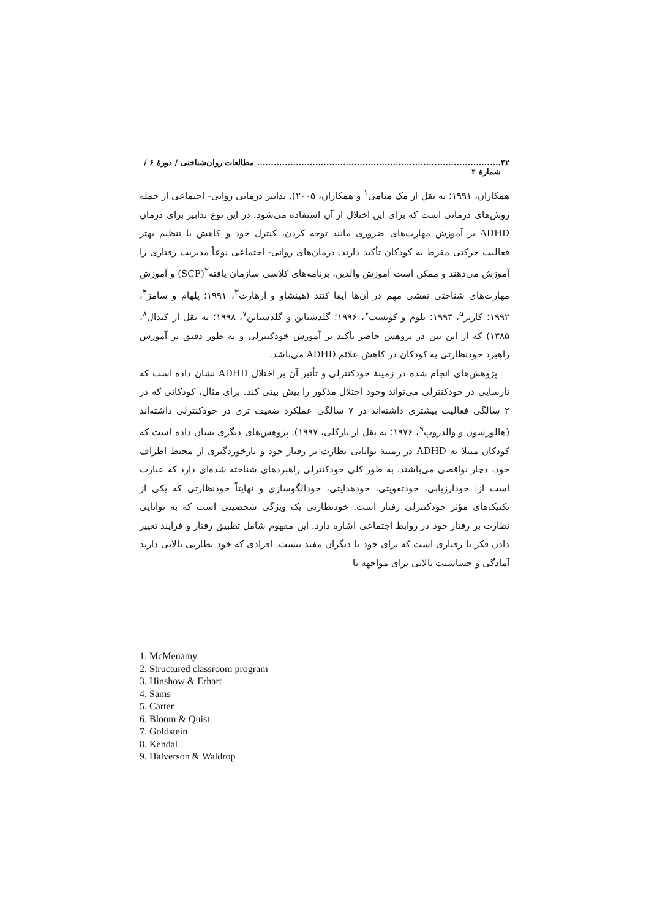۴۲........................................................................................ مطالعات روان‌شناختی / دورهٔ ۶ / شمارهٔ ۴
همکاران، ۱۹۹۱؛ به نقل از مک منامی<sup>۱</sup> و همکاران، ۲۰۰۵). تدابیر درمانی روانی- اجتماعی از جمله روش‌های درمانی است که برای این اختلال از آن استفاده می‌شود. در این نوع تدابیر برای درمان ADHD بر آموزش مهارت‌های ضروری مانند توجه کردن، کنترل خود و کاهش یا تنظیم بهتر فعالیت حرکتی مفرط به کودکان تأکید دارند. درمان‌های روانی- اجتماعی نوعاً مدیریت رفتاری را آموزش می‌دهند و ممکن است آموزش والدین، برنامه‌های کلاسی سازمان یافته<sup>۲</sup>(SCP) و آموزش مهارت‌های شناختی نقشی مهم در آن‌ها ایفا کنند (هینشاو و ارهارت<sup>۳</sup>، ۱۹۹۱؛ پلهام و سامز<sup>۴</sup>، ۱۹۹۲؛ کارتر<sup>۵</sup>، ۱۹۹۳؛ بلوم و کویست<sup>۶</sup>، ۱۹۹۶؛ گلدشتاین و گلدشتاین<sup>۷</sup>، ۱۹۹۸؛ به نقل از کندال<sup>۸</sup>، ۱۳۸۵) که از این بین در پژوهش حاضر تأکید بر آموزش خودکنترلی و به طور دقیق تر آموزش راهبرد خودنظارتی به کودکان در کاهش علائم ADHD می‌باشد.
پژوهش‌های انجام شده در زمینهٔ خودکنترلی و تأثیر آن بر اختلال ADHD نشان داده است که نارسایی در خودکنترلی می‌تواند وجود اختلال مذکور را پیش بینی کند. برای مثال، کودکانی که در ۲ سالگی فعالیت بیشتری داشته‌اند در ۷ سالگی عملکرد ضعیف تری در خودکنترلی داشته‌اند (هالورسون و والدروپ<sup>۹</sup>، ۱۹۷۶؛ به نقل از بارکلی، ۱۹۹۷). پژوهش‌های دیگری نشان داده است که کودکان مبتلا به ADHD در زمینهٔ توانایی نظارت بر رفتار خود و بازخوردگیری از محیط اطراف خود، دچار نواقصی می‌باشند. به طور کلی خودکنترلی راهبردهای شناخته شده‌ای دارد که عبارت است از: خودارزیابی، خودتقویتی، خودهدایتی، خودالگوسازی و نهایتاً خودنظارتی که یکی از تکنیک‌های مؤثر خودکنترلی رفتار است. خودنظارتی یک ویژگی شخصیتی است که به توانایی نظارت بر رفتار خود در روابط اجتماعی اشاره دارد. این مفهوم شامل تطبیق رفتار و فرایند تغییر دادن فکر یا رفتاری است که برای خود یا دیگران مفید نیست. افرادی که خود نظارتی بالایی دارند آمادگی و حساسیت بالایی برای مواجهه با
1. McMenamy
2. Structured classroom program
3. Hinshow & Erhart
4. Sams
5. Carter
6. Bloom & Quist
7. Goldstein
8. Kendal
9. Halverson & Waldrop